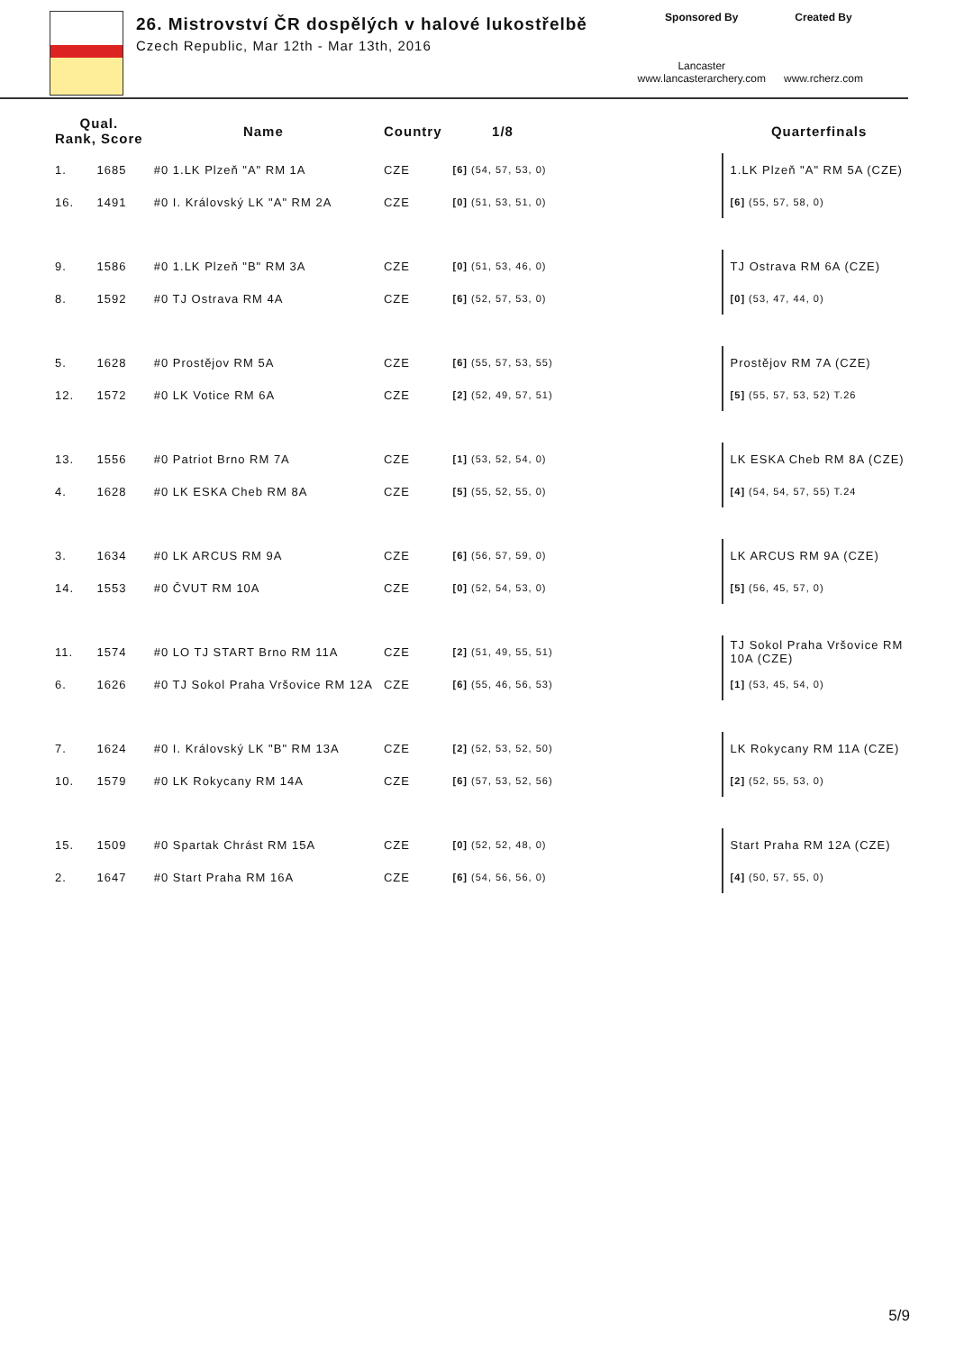26. Mistrovství ČR dospělých v halové lukostřelbě
Czech Republic, Mar 12th - Mar 13th, 2016
Sponsored By
Lancaster
www.lancasterarchery.com
Created By
www.rcherz.com
| Qual. Rank, Score | | Name | Country | 1/8 | | Quarterfinals |
| --- | --- | --- | --- | --- | --- | --- |
| 1. | 1685 | #0 1.LK Plzeň "A" RM 1A | CZE | [6] (54, 57, 53, 0) | | 1.LK Plzeň "A" RM 5A (CZE) |
| 16. | 1491 | #0 I. Královský LK "A" RM 2A | CZE | [0] (51, 53, 51, 0) | | [6] (55, 57, 58, 0) |
| 9. | 1586 | #0 1.LK Plzeň "B" RM 3A | CZE | [0] (51, 53, 46, 0) | | TJ Ostrava RM 6A (CZE) |
| 8. | 1592 | #0 TJ Ostrava RM 4A | CZE | [6] (52, 57, 53, 0) | | [0] (53, 47, 44, 0) |
| 5. | 1628 | #0 Prostějov RM 5A | CZE | [6] (55, 57, 53, 55) | | Prostějov RM 7A (CZE) |
| 12. | 1572 | #0 LK Votice RM 6A | CZE | [2] (52, 49, 57, 51) | | [5] (55, 57, 53, 52) T.26 |
| 13. | 1556 | #0 Patriot Brno RM 7A | CZE | [1] (53, 52, 54, 0) | | LK ESKA Cheb RM 8A (CZE) |
| 4. | 1628 | #0 LK ESKA Cheb RM 8A | CZE | [5] (55, 52, 55, 0) | | [4] (54, 54, 57, 55) T.24 |
| 3. | 1634 | #0 LK ARCUS RM 9A | CZE | [6] (56, 57, 59, 0) | | LK ARCUS RM 9A (CZE) |
| 14. | 1553 | #0 ČVUT RM 10A | CZE | [0] (52, 54, 53, 0) | | [5] (56, 45, 57, 0) |
| 11. | 1574 | #0 LO TJ START Brno RM 11A | CZE | [2] (51, 49, 55, 51) | | TJ Sokol Praha Vršovice RM 10A (CZE) |
| 6. | 1626 | #0 TJ Sokol Praha Vršovice RM 12A | CZE | [6] (55, 46, 56, 53) | | [1] (53, 45, 54, 0) |
| 7. | 1624 | #0 I. Královský LK "B" RM 13A | CZE | [2] (52, 53, 52, 50) | | LK Rokycany RM 11A (CZE) |
| 10. | 1579 | #0 LK Rokycany RM 14A | CZE | [6] (57, 53, 52, 56) | | [2] (52, 55, 53, 0) |
| 15. | 1509 | #0 Spartak Chrást RM 15A | CZE | [0] (52, 52, 48, 0) | | Start Praha RM 12A (CZE) |
| 2. | 1647 | #0 Start Praha RM 16A | CZE | [6] (54, 56, 56, 0) | | [4] (50, 57, 55, 0) |
5/9